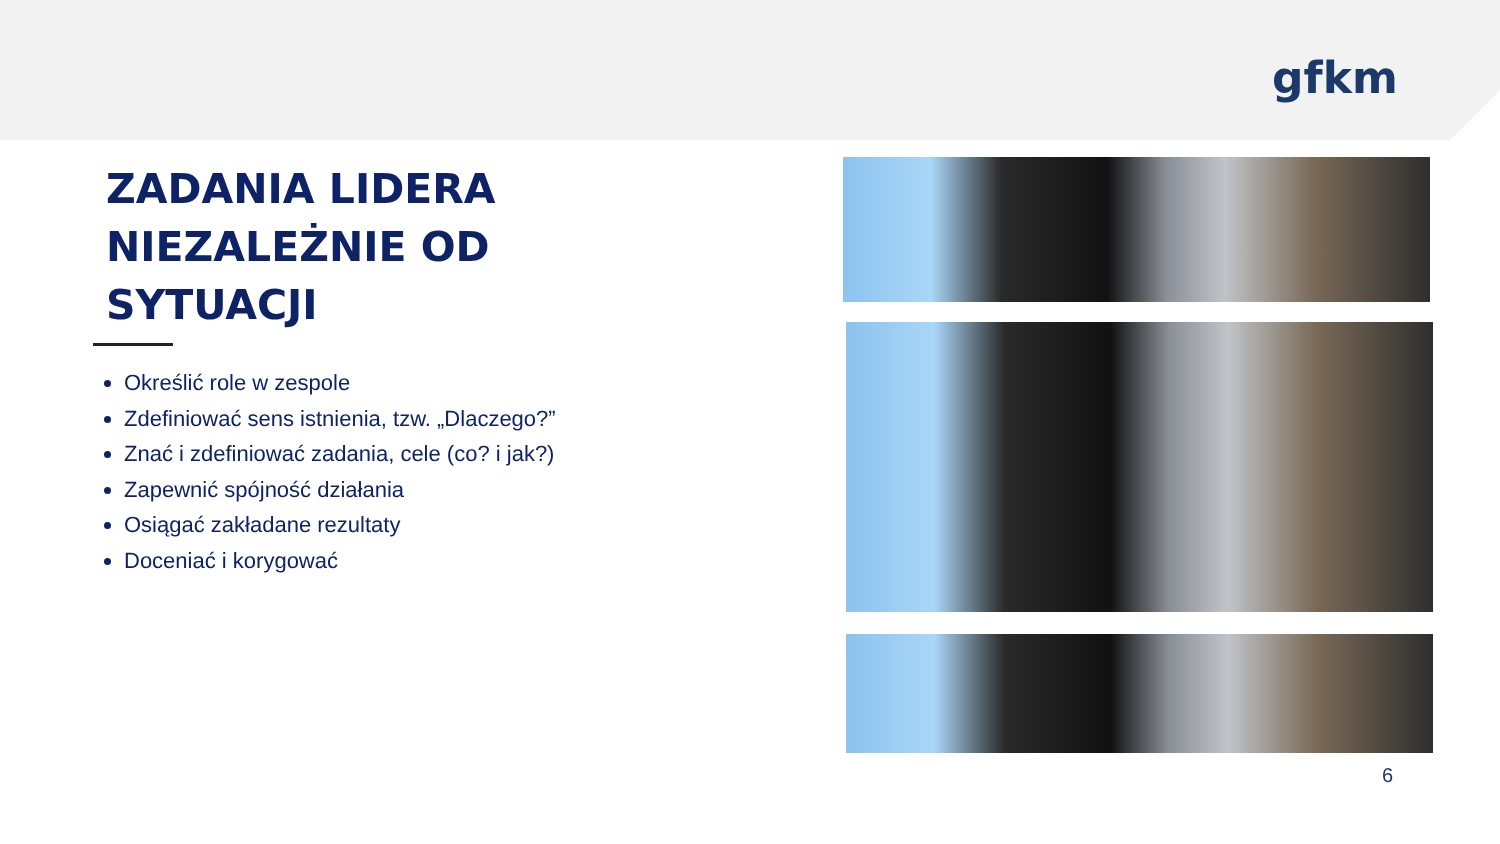gfkm
ZADANIA LIDERA
NIEZALEŻNIE OD
SYTUACJI
Określić role w zespole
Zdefiniować sens istnienia, tzw. „Dlaczego?”
Znać i zdefiniować zadania, cele (co? i jak?)
Zapewnić spójność działania
Osiągać zakładane rezultaty
Doceniać i korygować
6